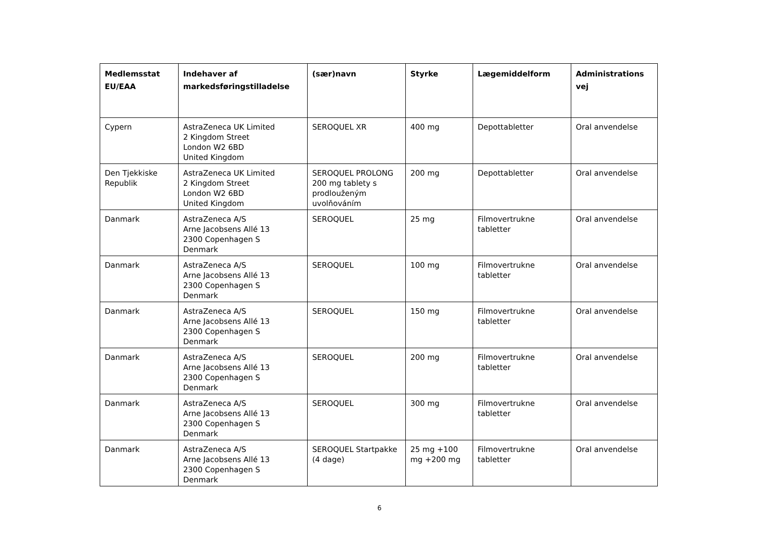| Medlemsstat EU/EAA | Indehaver af markedsføringstilladelse | (sær)navn | Styrke | Lægemiddelform | Administrations vej |
| --- | --- | --- | --- | --- | --- |
| Cypern | AstraZeneca UK Limited 2 Kingdom Street London W2 6BD United Kingdom | SEROQUEL XR | 400 mg | Depottabletter | Oral anvendelse |
| Den Tjekkiske Republik | AstraZeneca UK Limited 2 Kingdom Street London W2 6BD United Kingdom | SEROQUEL PROLONG 200 mg tablety s prodlouženým uvolňováním | 200 mg | Depottabletter | Oral anvendelse |
| Danmark | AstraZeneca A/S Arne Jacobsens Allé 13 2300 Copenhagen S Denmark | SEROQUEL | 25 mg | Filmovertrukne tabletter | Oral anvendelse |
| Danmark | AstraZeneca A/S Arne Jacobsens Allé 13 2300 Copenhagen S Denmark | SEROQUEL | 100 mg | Filmovertrukne tabletter | Oral anvendelse |
| Danmark | AstraZeneca A/S Arne Jacobsens Allé 13 2300 Copenhagen S Denmark | SEROQUEL | 150 mg | Filmovertrukne tabletter | Oral anvendelse |
| Danmark | AstraZeneca A/S Arne Jacobsens Allé 13 2300 Copenhagen S Denmark | SEROQUEL | 200 mg | Filmovertrukne tabletter | Oral anvendelse |
| Danmark | AstraZeneca A/S Arne Jacobsens Allé 13 2300 Copenhagen S Denmark | SEROQUEL | 300 mg | Filmovertrukne tabletter | Oral anvendelse |
| Danmark | AstraZeneca A/S Arne Jacobsens Allé 13 2300 Copenhagen S Denmark | SEROQUEL Startpakke (4 dage) | 25 mg +100 mg +200 mg | Filmovertrukne tabletter | Oral anvendelse |
6